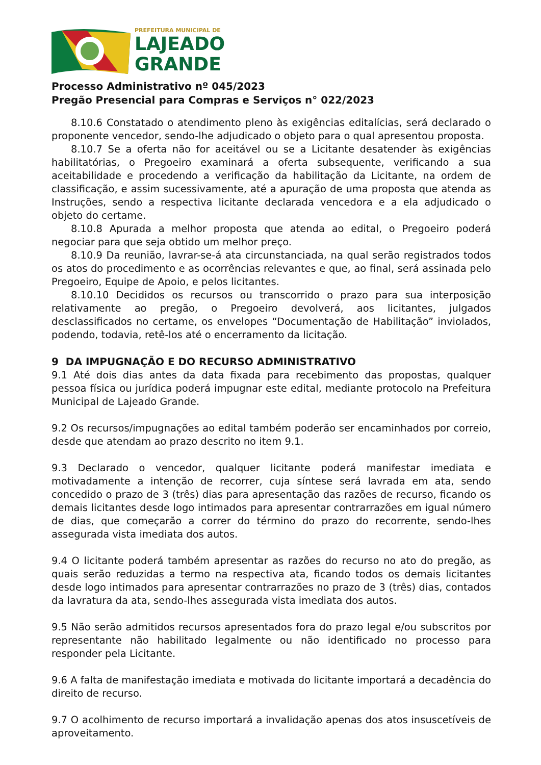PREFEITURA MUNICIPAL DE
LAJEADO
GRANDE
Processo Administrativo nº 045/2023
Pregão Presencial para Compras e Serviços n° 022/2023
8.10.6 Constatado o atendimento pleno às exigências editalícias, será declarado o proponente vencedor, sendo-lhe adjudicado o objeto para o qual apresentou proposta.
8.10.7 Se a oferta não for aceitável ou se a Licitante desatender às exigências habilitatórias, o Pregoeiro examinará a oferta subsequente, verificando a sua aceitabilidade e procedendo a verificação da habilitação da Licitante, na ordem de classificação, e assim sucessivamente, até a apuração de uma proposta que atenda as Instruções, sendo a respectiva licitante declarada vencedora e a ela adjudicado o objeto do certame.
8.10.8 Apurada a melhor proposta que atenda ao edital, o Pregoeiro poderá negociar para que seja obtido um melhor preço.
8.10.9 Da reunião, lavrar-se-á ata circunstanciada, na qual serão registrados todos os atos do procedimento e as ocorrências relevantes e que, ao final, será assinada pelo Pregoeiro, Equipe de Apoio, e pelos licitantes.
8.10.10 Decididos os recursos ou transcorrido o prazo para sua interposição relativamente ao pregão, o Pregoeiro devolverá, aos licitantes, julgados desclassificados no certame, os envelopes “Documentação de Habilitação” inviolados, podendo, todavia, retê-los até o encerramento da licitação.
9 DA IMPUGNAÇÃO E DO RECURSO ADMINISTRATIVO
9.1 Até dois dias antes da data fixada para recebimento das propostas, qualquer pessoa física ou jurídica poderá impugnar este edital, mediante protocolo na Prefeitura Municipal de Lajeado Grande.
9.2 Os recursos/impugnações ao edital também poderão ser encaminhados por correio, desde que atendam ao prazo descrito no item 9.1.
9.3 Declarado o vencedor, qualquer licitante poderá manifestar imediata e motivadamente a intenção de recorrer, cuja síntese será lavrada em ata, sendo concedido o prazo de 3 (três) dias para apresentação das razões de recurso, ficando os demais licitantes desde logo intimados para apresentar contrarrazões em igual número de dias, que começarão a correr do término do prazo do recorrente, sendo-lhes assegurada vista imediata dos autos.
9.4 O licitante poderá também apresentar as razões do recurso no ato do pregão, as quais serão reduzidas a termo na respectiva ata, ficando todos os demais licitantes desde logo intimados para apresentar contrarrazões no prazo de 3 (três) dias, contados da lavratura da ata, sendo-lhes assegurada vista imediata dos autos.
9.5 Não serão admitidos recursos apresentados fora do prazo legal e/ou subscritos por representante não habilitado legalmente ou não identificado no processo para responder pela Licitante.
9.6 A falta de manifestação imediata e motivada do licitante importará a decadência do direito de recurso.
9.7 O acolhimento de recurso importará a invalidação apenas dos atos insuscetíveis de aproveitamento.